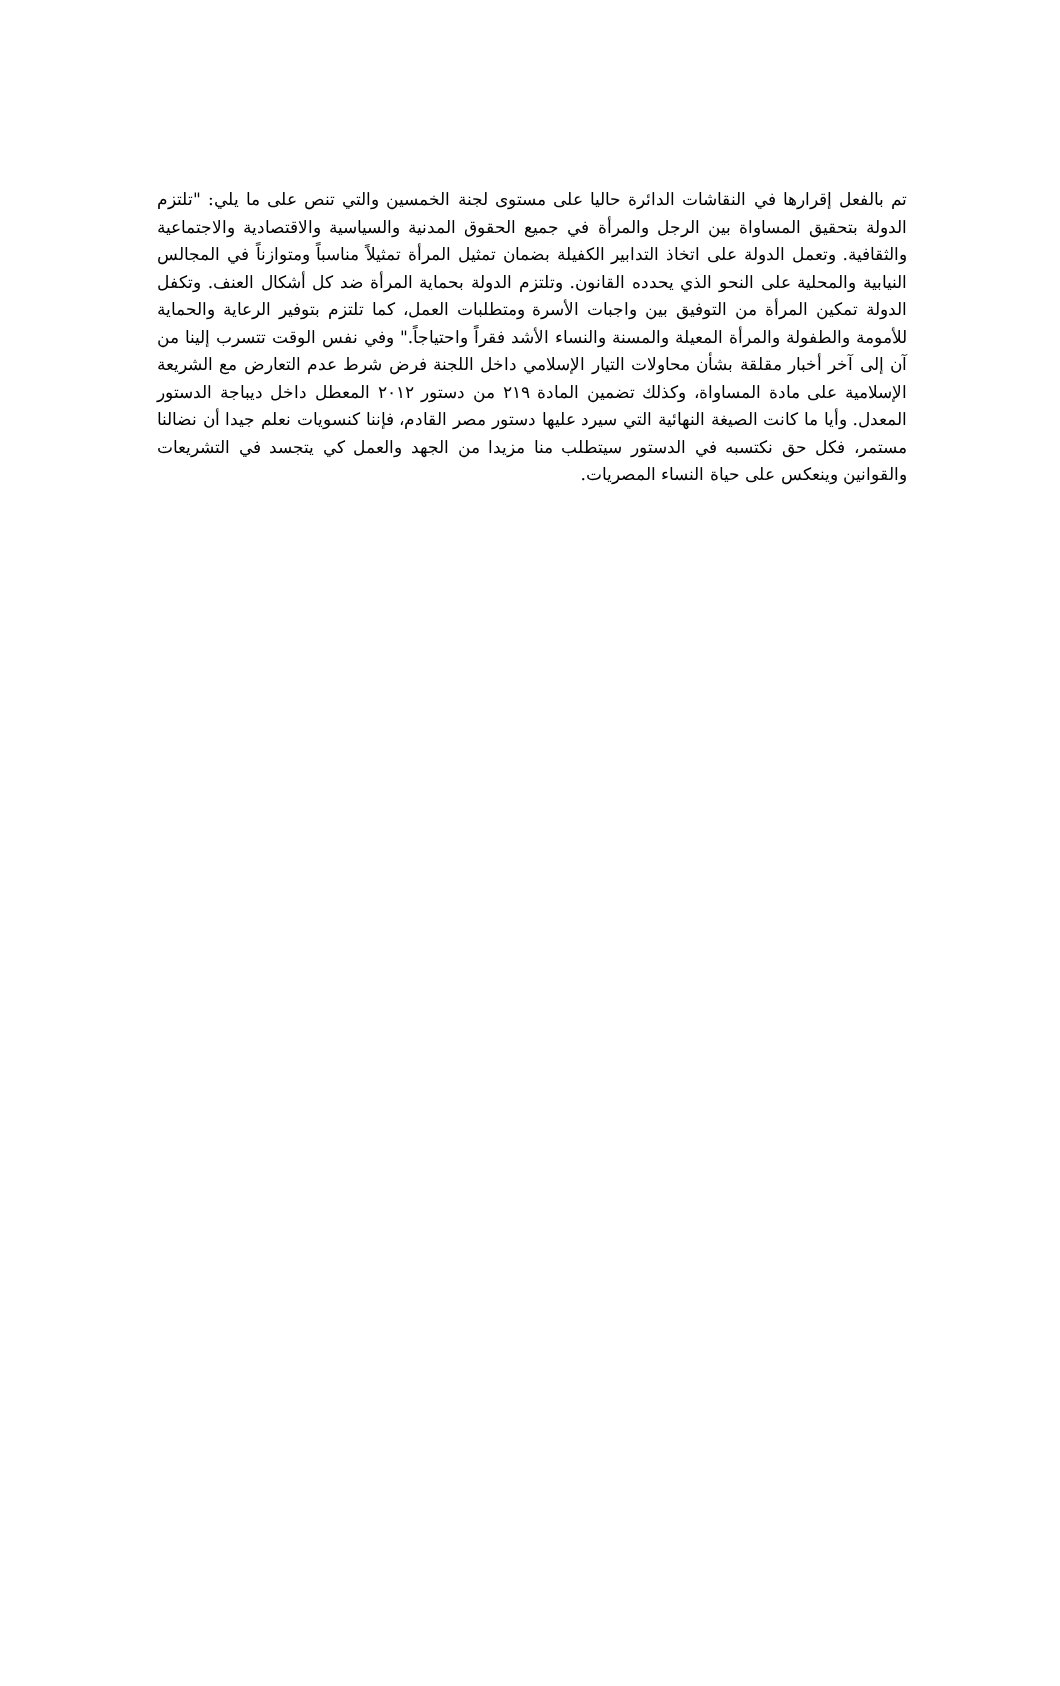تم بالفعل إقرارها في النقاشات الدائرة حاليا على مستوى لجنة الخمسين والتي تنص على ما يلي: "تلتزم الدولة بتحقيق المساواة بين الرجل والمرأة في جميع الحقوق المدنية والسياسية والاقتصادية والاجتماعية والثقافية. وتعمل الدولة على اتخاذ التدابير الكفيلة بضمان تمثيل المرأة تمثيلاً مناسباً ومتوازناً في المجالس النيابية والمحلية على النحو الذي يحدده القانون. وتلتزم الدولة بحماية المرأة ضد كل أشكال العنف. وتكفل الدولة تمكين المرأة من التوفيق بين واجبات الأسرة ومتطلبات العمل، كما تلتزم بتوفير الرعاية والحماية للأمومة والطفولة والمرأة المعيلة والمسنة والنساء الأشد فقراً واحتياجاً." وفي نفس الوقت تتسرب إلينا من آن إلى آخر أخبار مقلقة بشأن محاولات التيار الإسلامي داخل اللجنة فرض شرط عدم التعارض مع الشريعة الإسلامية على مادة المساواة، وكذلك تضمين المادة ٢١٩ من دستور ٢٠١٢ المعطل داخل ديباجة الدستور المعدل. وأيا ما كانت الصيغة النهائية التي سيرد عليها دستور مصر القادم، فإننا كنسويات نعلم جيدا أن نضالنا مستمر، فكل حق نكتسبه في الدستور سيتطلب منا مزيدا من الجهد والعمل كي يتجسد في التشريعات والقوانين وينعكس على حياة النساء المصريات.